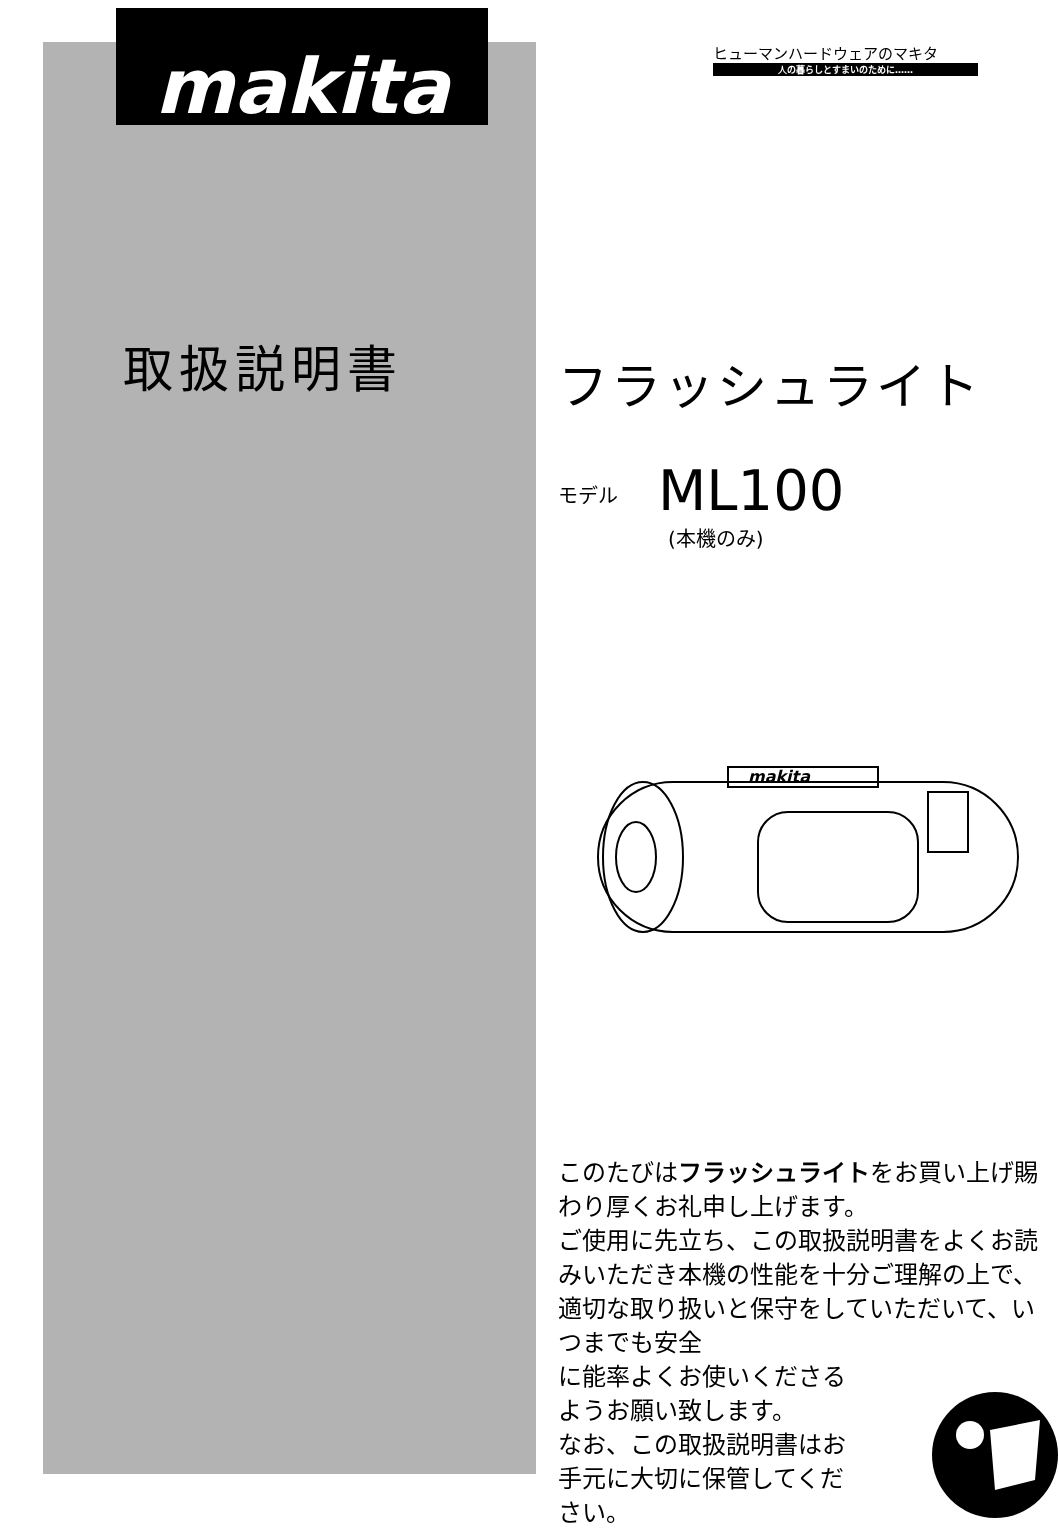makita
取扱説明書
ヒューマンハードウェアのマキタ
人の暮らしとすまいのために……
フラッシュライト
モデル ML100
(本機のみ)
makita
このたびはフラッシュライトをお買い上げ賜わり厚くお礼申し上げます。
ご使用に先立ち、この取扱説明書をよくお読みいただき本機の性能を十分ご理解の上で、適切な取り扱いと保守をしていただいて、いつまでも安全
に能率よくお使いくださる
ようお願い致します。
なお、この取扱説明書はお
手元に大切に保管してくだ
さい。